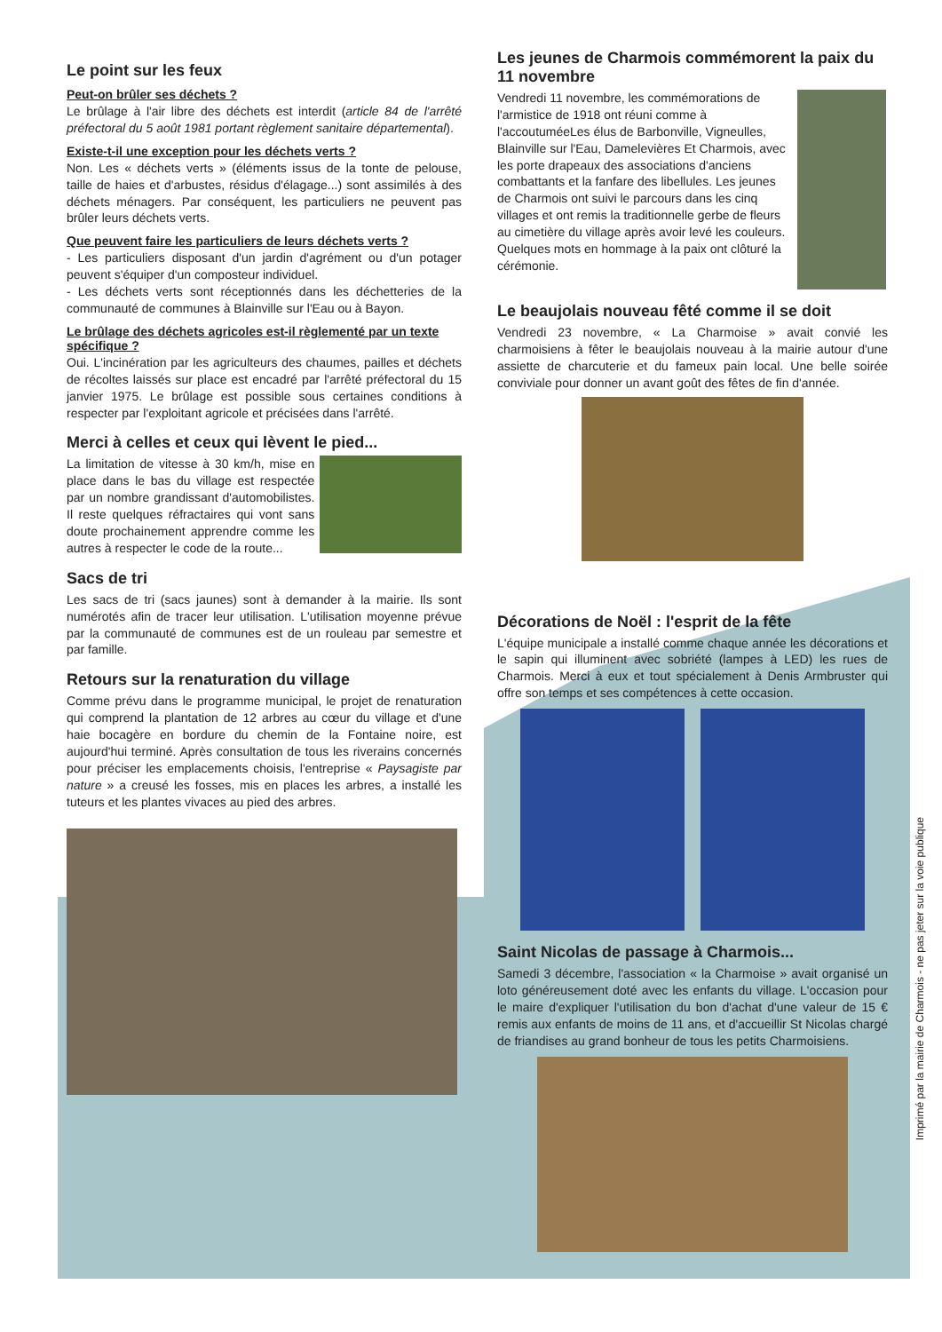Le point sur les feux
Peut-on brûler ses déchets ?
Le brûlage à l'air libre des déchets est interdit (article 84 de l'arrêté préfectoral du 5 août 1981 portant règlement sanitaire départemental).
Existe-t-il une exception pour les déchets verts ?
Non. Les « déchets verts » (éléments issus de la tonte de pelouse, taille de haies et d'arbustes, résidus d'élagage...) sont assimilés à des déchets ménagers. Par conséquent, les particuliers ne peuvent pas brûler leurs déchets verts.
Que peuvent faire les particuliers de leurs déchets verts ?
- Les particuliers disposant d'un jardin d'agrément ou d'un potager peuvent s'équiper d'un composteur individuel.
- Les déchets verts sont réceptionnés dans les déchetteries de la communauté de communes à Blainville sur l'Eau ou à Bayon.
Le brûlage des déchets agricoles est-il règlementé par un texte spécifique ?
Oui. L'incinération par les agriculteurs des chaumes, pailles et déchets de récoltes laissés sur place est encadré par l'arrêté préfectoral du 15 janvier 1975. Le brûlage est possible sous certaines conditions à respecter par l'exploitant agricole et précisées dans l'arrêté.
Merci à celles et ceux qui lèvent le pied...
La limitation de vitesse à 30 km/h, mise en place dans le bas du village est respectée par un nombre grandissant d'automobilistes. Il reste quelques réfractaires qui vont sans doute prochainement apprendre comme les autres à respecter le code de la route...
Sacs de tri
Les sacs de tri (sacs jaunes) sont à demander à la mairie. Ils sont numérotés afin de tracer leur utilisation. L'utilisation moyenne prévue par la communauté de communes est de un rouleau par semestre et par famille.
Retours sur la renaturation du village
Comme prévu dans le programme municipal, le projet de renaturation qui comprend la plantation de 12 arbres au cœur du village et d'une haie bocagère en bordure du chemin de la Fontaine noire, est aujourd'hui terminé. Après consultation de tous les riverains concernés pour préciser les emplacements choisis, l'entreprise « Paysagiste par nature » a creusé les fosses, mis en places les arbres, a installé les tuteurs et les plantes vivaces au pied des arbres.
Les jeunes de Charmois commémorent la paix du 11 novembre
Vendredi 11 novembre, les commémorations de l'armistice de 1918 ont réuni comme à l'accoutuméeLes élus de Barbonville, Vigneulles, Blainville sur l'Eau, Damelevières Et Charmois, avec les porte drapeaux des associations d'anciens combattants et la fanfare des libellules. Les jeunes de Charmois ont suivi le parcours dans les cinq villages et ont remis la traditionnelle gerbe de fleurs au cimetière du village après avoir levé les couleurs. Quelques mots en hommage à la paix ont clôturé la cérémonie.
Le beaujolais nouveau fêté comme il se doit
Vendredi 23 novembre, « La Charmoise » avait convié les charmoisiens à fêter le beaujolais nouveau à la mairie autour d'une assiette de charcuterie et du fameux pain local. Une belle soirée conviviale pour donner un avant goût des fêtes de fin d'année.
Décorations de Noël : l'esprit de la fête
L'équipe municipale a installé comme chaque année les décorations et le sapin qui illuminent avec sobriété (lampes à LED) les rues de Charmois. Merci à eux et tout spécialement à Denis Armbruster qui offre son temps et ses compétences à cette occasion.
Saint Nicolas de passage à Charmois...
Samedi 3 décembre, l'association « la Charmoise » avait organisé un loto généreusement doté avec les enfants du village. L'occasion pour le maire d'expliquer l'utilisation du bon d'achat d'une valeur de 15 € remis aux enfants de moins de 11 ans, et d'accueillir St Nicolas chargé de friandises au grand bonheur de tous les petits Charmoisiens.
Imprimé par la mairie de Charmois - ne pas jeter sur la voie publique